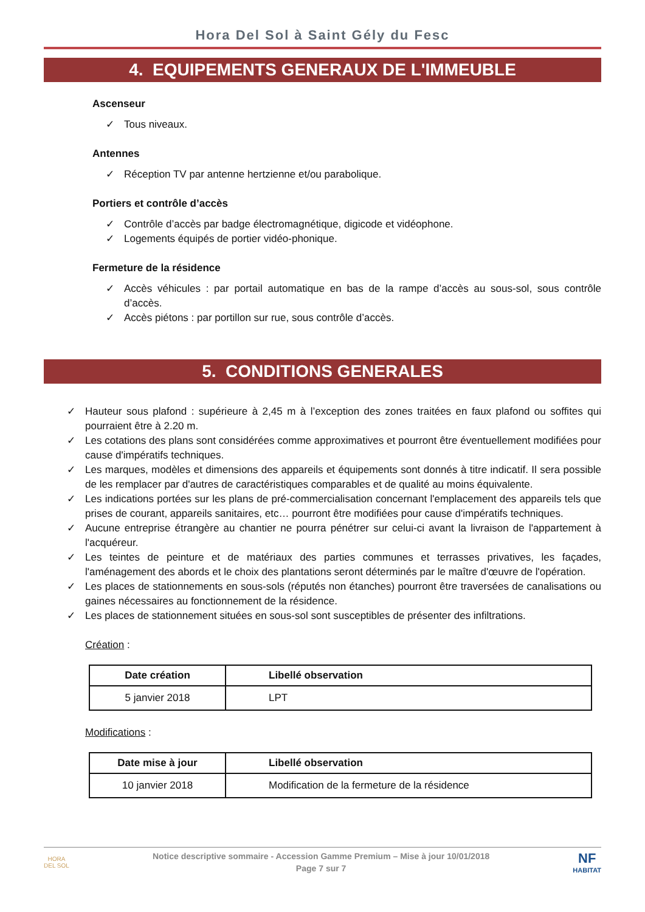Hora Del Sol à Saint Gély du Fesc
4. EQUIPEMENTS GENERAUX DE L'IMMEUBLE
Ascenseur
✓ Tous niveaux.
Antennes
✓ Réception TV par antenne hertzienne et/ou parabolique.
Portiers et contrôle d’accès
✓ Contrôle d’accès par badge électromagnétique, digicode et vidéophone.
✓ Logements équipés de portier vidéo-phonique.
Fermeture de la résidence
✓ Accès véhicules : par portail automatique en bas de la rampe d’accès au sous-sol, sous contrôle d’accès.
✓ Accès piétons : par portillon sur rue, sous contrôle d’accès.
5. CONDITIONS GENERALES
✓ Hauteur sous plafond : supérieure à 2,45 m à l’exception des zones traitées en faux plafond ou soffites qui pourraient être à 2.20 m.
✓ Les cotations des plans sont considérées comme approximatives et pourront être éventuellement modifiées pour cause d'impératifs techniques.
✓ Les marques, modèles et dimensions des appareils et équipements sont donnés à titre indicatif. Il sera possible de les remplacer par d'autres de caractéristiques comparables et de qualité au moins équivalente.
✓ Les indications portées sur les plans de pré-commercialisation concernant l'emplacement des appareils tels que prises de courant, appareils sanitaires, etc… pourront être modifiées pour cause d'impératifs techniques.
✓ Aucune entreprise étrangère au chantier ne pourra pénétrer sur celui-ci avant la livraison de l'appartement à l'acquéreur.
✓ Les teintes de peinture et de matériaux des parties communes et terrasses privatives, les façades, l'aménagement des abords et le choix des plantations seront déterminés par le maître d'œuvre de l'opération.
✓ Les places de stationnements en sous-sols (réputés non étanches) pourront être traversées de canalisations ou gaines nécessaires au fonctionnement de la résidence.
✓ Les places de stationnement situées en sous-sol sont susceptibles de présenter des infiltrations.
Création :
| Date création | Libellé observation |
| --- | --- |
| 5 janvier 2018 | LPT |
Modifications :
| Date mise à jour | Libellé observation |
| --- | --- |
| 10 janvier 2018 | Modification de la fermeture de la résidence |
HORA
DEL SOL
Notice descriptive sommaire - Accession Gamme Premium – Mise à jour 10/01/2018
Page 7 sur 7
NF
HABITAT